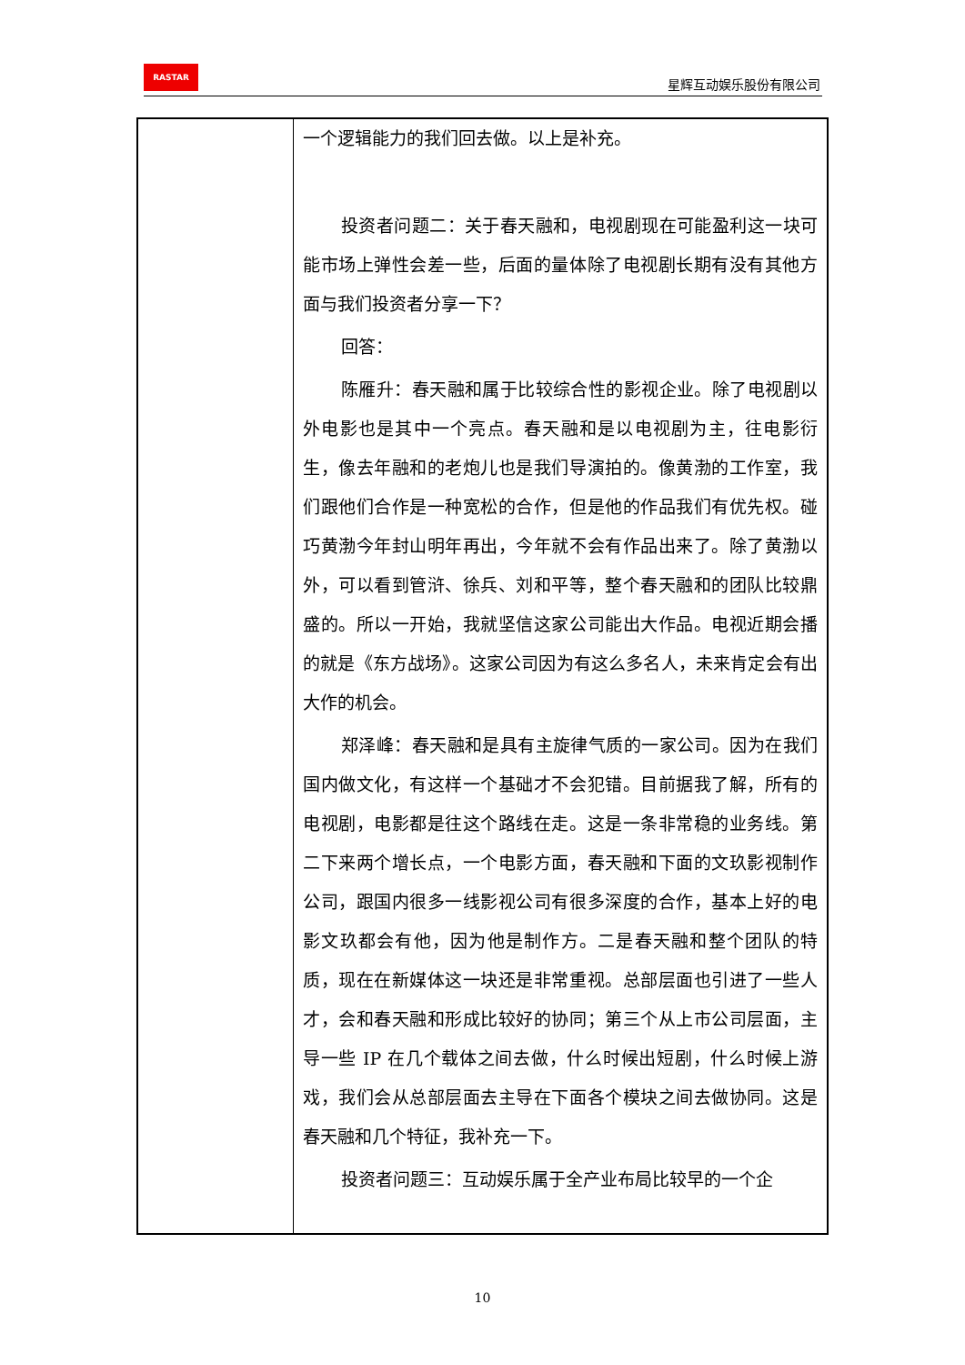RASTAR
星辉互动娱乐股份有限公司
| | 一个逻辑能力的我们回去做。以上是补充。 投资者问题二：关于春天融和，电视剧现在可能盈利这一块可能市场上弹性会差一些，后面的量体除了电视剧长期有没有其他方面与我们投资者分享一下？ 回答： 陈雁升：春天融和属于比较综合性的影视企业。除了电视剧以外电影也是其中一个亮点。春天融和是以电视剧为主，往电影衍生，像去年融和的老炮儿也是我们导演拍的。像黄渤的工作室，我们跟他们合作是一种宽松的合作，但是他的作品我们有优先权。碰巧黄渤今年封山明年再出，今年就不会有作品出来了。除了黄渤以外，可以看到管浒、徐兵、刘和平等，整个春天融和的团队比较鼎盛的。所以一开始，我就坚信这家公司能出大作品。电视近期会播的就是《东方战场》。这家公司因为有这么多名人，未来肯定会有出大作的机会。 郑泽峰：春天融和是具有主旋律气质的一家公司。因为在我们国内做文化，有这样一个基础才不会犯错。目前据我了解，所有的电视剧，电影都是往这个路线在走。这是一条非常稳的业务线。第二下来两个增长点，一个电影方面，春天融和下面的文玖影视制作公司，跟国内很多一线影视公司有很多深度的合作，基本上好的电影文玖都会有他，因为他是制作方。二是春天融和整个团队的特质，现在在新媒体这一块还是非常重视。总部层面也引进了一些人才，会和春天融和形成比较好的协同；第三个从上市公司层面，主导一些 IP 在几个载体之间去做，什么时候出短剧，什么时候上游戏，我们会从总部层面去主导在下面各个模块之间去做协同。这是春天融和几个特征，我补充一下。 投资者问题三：互动娱乐属于全产业布局比较早的一个企 |
10